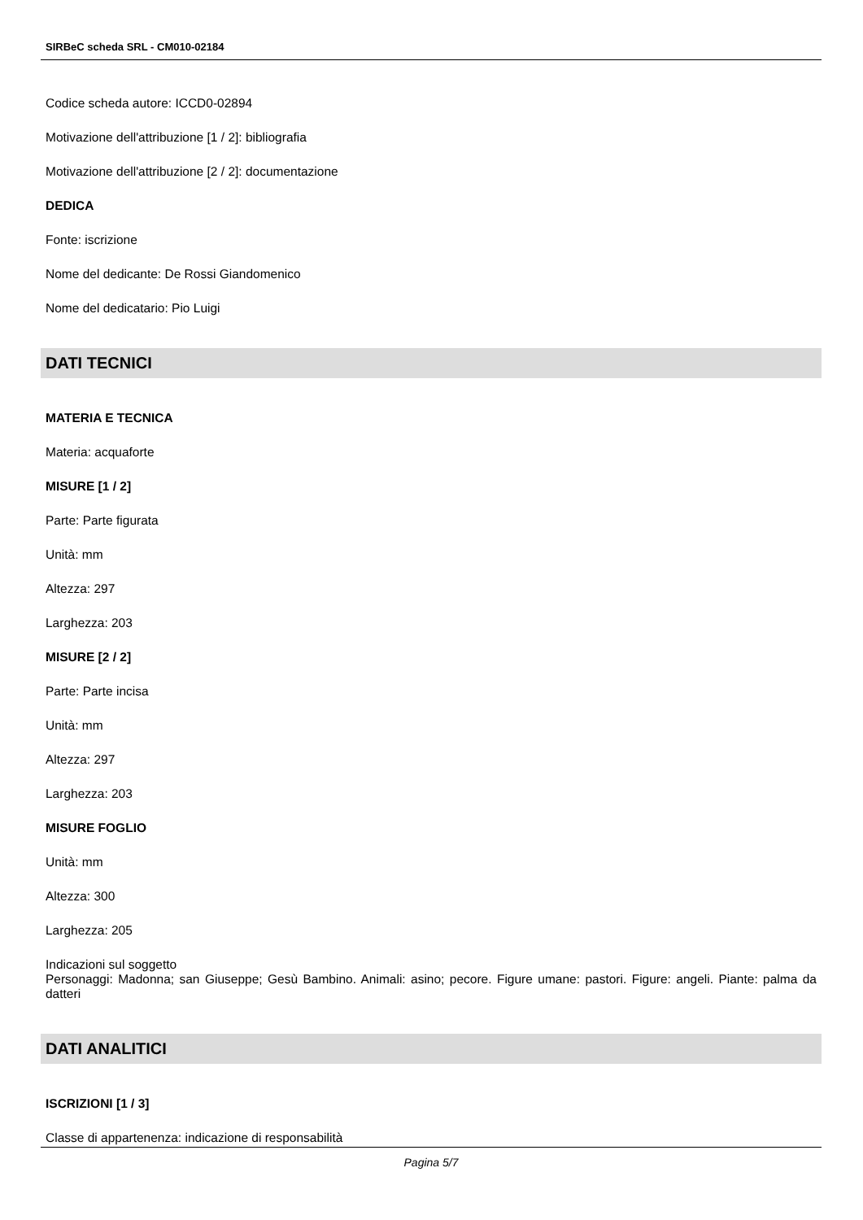SIRBeC scheda SRL - CM010-02184
Codice scheda autore: ICCD0-02894
Motivazione dell'attribuzione [1 / 2]: bibliografia
Motivazione dell'attribuzione [2 / 2]: documentazione
DEDICA
Fonte: iscrizione
Nome del dedicante: De Rossi Giandomenico
Nome del dedicatario: Pio Luigi
DATI TECNICI
MATERIA E TECNICA
Materia: acquaforte
MISURE [1 / 2]
Parte: Parte figurata
Unità: mm
Altezza: 297
Larghezza: 203
MISURE [2 / 2]
Parte: Parte incisa
Unità: mm
Altezza: 297
Larghezza: 203
MISURE FOGLIO
Unità: mm
Altezza: 300
Larghezza: 205
Indicazioni sul soggetto
Personaggi: Madonna; san Giuseppe; Gesù Bambino. Animali: asino; pecore. Figure umane: pastori. Figure: angeli. Piante: palma da datteri
DATI ANALITICI
ISCRIZIONI [1 / 3]
Classe di appartenenza: indicazione di responsabilità
Pagina 5/7